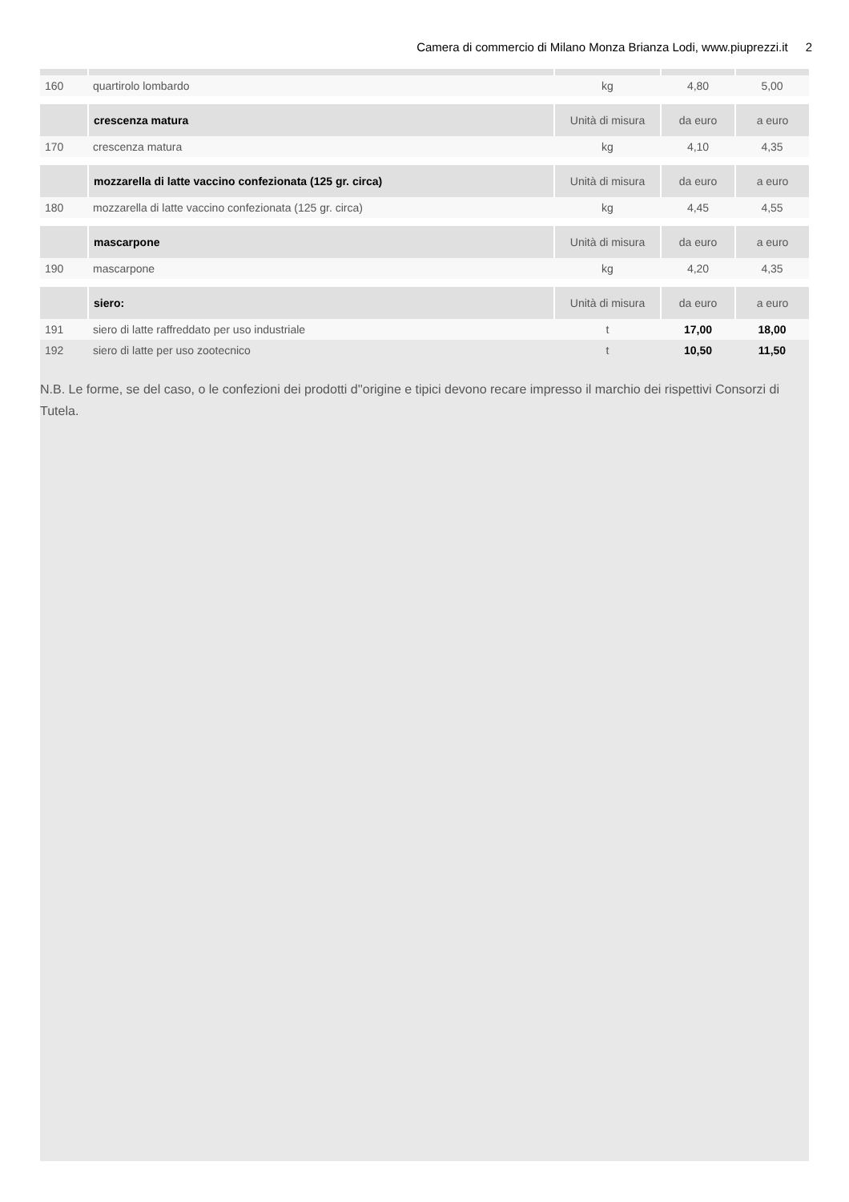Camera di commercio di Milano Monza Brianza Lodi, www.piuprezzi.it 2
| 160 | quartirolo lombardo | kg | 4,80 | 5,00 |
| | crescenza matura | Unità di misura | da euro | a euro |
| 170 | crescenza matura | kg | 4,10 | 4,35 |
| | mozzarella di latte vaccino confezionata (125 gr. circa) | Unità di misura | da euro | a euro |
| 180 | mozzarella di latte vaccino confezionata (125 gr. circa) | kg | 4,45 | 4,55 |
| | mascarpone | Unità di misura | da euro | a euro |
| 190 | mascarpone | kg | 4,20 | 4,35 |
| | siero: | Unità di misura | da euro | a euro |
| 191 | siero di latte raffreddato per uso industriale | t | 17,00 | 18,00 |
| 192 | siero di latte per uso zootecnico | t | 10,50 | 11,50 |
N.B. Le forme, se del caso, o le confezioni dei prodotti d''origine e tipici devono recare impresso il marchio dei rispettivi Consorzi di Tutela.